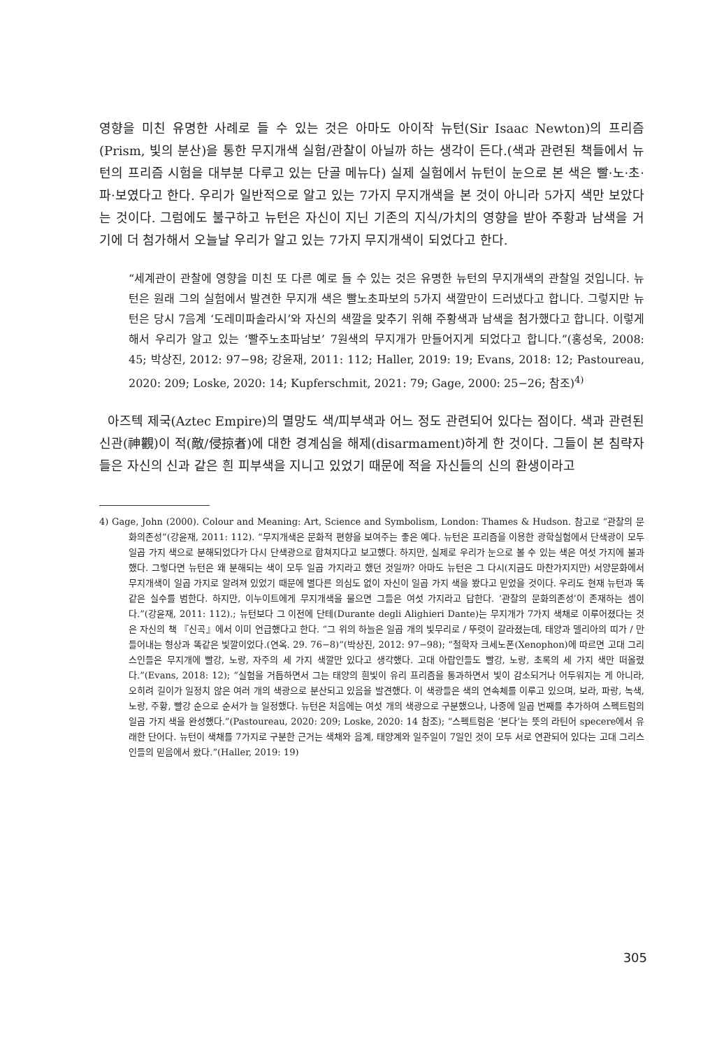영향을 미친 유명한 사례로 들 수 있는 것은 아마도 아이작 뉴턴(Sir Isaac Newton)의 프리즘(Prism, 빛의 분산)을 통한 무지개색 실험/관찰이 아닐까 하는 생각이 든다.(색과 관련된 책들에서 뉴턴의 프리즘 시험을 대부분 다루고 있는 단골 메뉴다) 실제 실험에서 뉴턴이 눈으로 본 색은 빨·노·초·파·보였다고 한다. 우리가 일반적으로 알고 있는 7가지 무지개색을 본 것이 아니라 5가지 색만 보았다는 것이다. 그럼에도 불구하고 뉴턴은 자신이 지닌 기존의 지식/가치의 영향을 받아 주황과 남색을 거기에 더 첨가해서 오늘날 우리가 알고 있는 7가지 무지개색이 되었다고 한다.
“세계관이 관찰에 영향을 미친 또 다른 예로 들 수 있는 것은 유명한 뉴턴의 무지개색의 관찰일 것입니다. 뉴턴은 원래 그의 실험에서 발견한 무지개 색은 빨노초파보의 5가지 색깔만이 드러냈다고 합니다. 그렇지만 뉴턴은 당시 7음계 ‘도레미파솔라시’와 자신의 색깔을 맞추기 위해 주황색과 남색을 첨가했다고 합니다. 이렇게 해서 우리가 알고 있는 ‘빨주노초파남보’ 7원색의 무지개가 만들어지게 되었다고 합니다.”(홍성욱, 2008: 45; 박상진, 2012: 97−98; 강윤재, 2011: 112; Haller, 2019: 19; Evans, 2018: 12; Pastoureau, 2020: 209; Loske, 2020: 14; Kupferschmit, 2021: 79; Gage, 2000: 25−26; 참조)<sup>4)</sup>
아즈텍 제국(Aztec Empire)의 멸망도 색/피부색과 어느 정도 관련되어 있다는 점이다. 색과 관련된 신관(神觀)이 적(敵/侵掠者)에 대한 경계심을 해제(disarmament)하게 한 것이다. 그들이 본 침략자들은 자신의 신과 같은 흰 피부색을 지니고 있었기 때문에 적을 자신들의 신의 환생이라고
4) Gage, John (2000). Colour and Meaning: Art, Science and Symbolism, London: Thames & Hudson. 참고로 “관찰의 문화의존성”(강윤재, 2011: 112). “무지개색은 문화적 편향을 보여주는 좋은 예다. 뉴턴은 프리즘을 이용한 광학실험에서 단색광이 모두 일곱 가지 색으로 분해되었다가 다시 단색광으로 합쳐지다고 보고했다. 하지만, 실제로 우리가 눈으로 볼 수 있는 색은 여섯 가지에 불과했다. 그렇다면 뉴턴은 왜 분해되는 색이 모두 일곱 가지라고 했던 것일까? 아마도 뉴턴은 그 다시(지금도 마찬가지지만) 서양문화에서 무지개색이 일곱 가지로 알려져 있었기 때문에 별다른 의심도 없이 자신이 일곱 가지 색을 봤다고 믿었을 것이다. 우리도 현재 뉴턴과 똑같은 실수를 범한다. 하지만, 이누이트에게 무지개색을 물으면 그들은 여섯 가지라고 답한다. ‘관찰의 문화의존성’이 존재하는 셈이다.”(강윤재, 2011: 112).; 뉴턴보다 그 이전에 단테(Durante degli Alighieri Dante)는 무지개가 7가지 색채로 이루어졌다는 것은 자신의 책 『신곡』에서 이미 언급했다고 한다. “그 위의 하늘은 일곱 개의 빛무리로 / 뚜렷이 갈라졌는데, 태양과 델리아의 띠가 / 만들어내는 형상과 똑같은 빛깔이었다.(연옥. 29. 76−8)”(박상진, 2012: 97−98); “철학자 크세노폰(Xenophon)에 따르면 고대 그리스인들은 무지개에 빨강, 노랑, 자주의 세 가지 색깔만 있다고 생각했다. 고대 아랍인들도 빨강, 노랑, 초록의 세 가지 색만 떠올렸다.”(Evans, 2018: 12); “실험을 거듭하면서 그는 태양의 흰빛이 유리 프리즘을 통과하면서 빛이 감소되거나 어두워지는 게 아니라, 오히려 길이가 일정치 않은 여러 개의 색광으로 분산되고 있음을 발견했다. 이 색광들은 색의 연속체를 이루고 있으며, 보라, 파랑, 녹색, 노랑, 주황, 빨강 순으로 순서가 늘 일정했다. 뉴턴은 처음에는 여섯 개의 색광으로 구분했으나, 나중에 일곱 번째를 추가하여 스펙트럼의 일곱 가지 색을 완성했다.”(Pastoureau, 2020: 209; Loske, 2020: 14 참조); “스펙트럼은 ‘본다’는 뜻의 라틴어 specere에서 유래한 단어다. 뉴턴이 색채를 7가지로 구분한 근거는 색채와 음계, 태양계와 일주일이 7일인 것이 모두 서로 연관되어 있다는 고대 그리스인들의 믿음에서 왔다.”(Haller, 2019: 19)
305